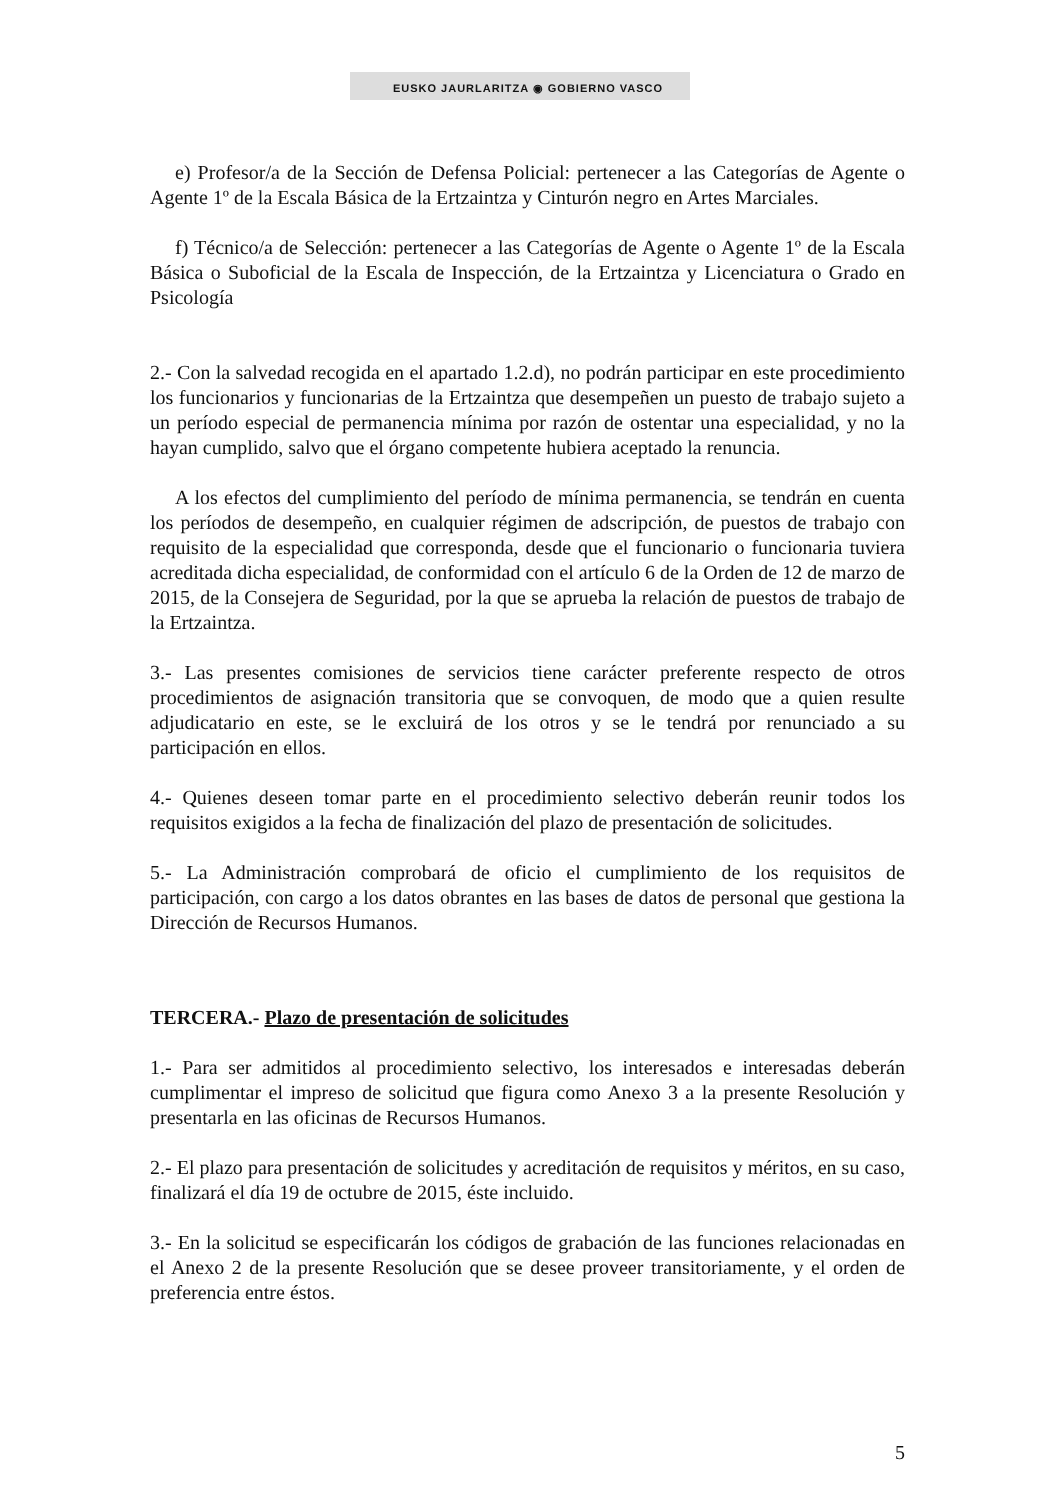EUSKO JAURLARITZA ◉ GOBIERNO VASCO
e) Profesor/a de la Sección de Defensa Policial: pertenecer a las Categorías de Agente o Agente 1º de la Escala Básica de la Ertzaintza y Cinturón negro en Artes Marciales.
f) Técnico/a de Selección: pertenecer a las Categorías de Agente o Agente 1º de la Escala Básica o Suboficial de la Escala de Inspección, de la Ertzaintza y Licenciatura o Grado en Psicología
2.- Con la salvedad recogida en el apartado 1.2.d), no podrán participar en este procedimiento los funcionarios y funcionarias de la Ertzaintza que desempeñen un puesto de trabajo sujeto a un período especial de permanencia mínima por razón de ostentar una especialidad, y no la hayan cumplido, salvo que el órgano competente hubiera aceptado la renuncia.
A los efectos del cumplimiento del período de mínima permanencia, se tendrán en cuenta los períodos de desempeño, en cualquier régimen de adscripción, de puestos de trabajo con requisito de la especialidad que corresponda, desde que el funcionario o funcionaria tuviera acreditada dicha especialidad, de conformidad con el artículo 6 de la Orden de 12 de marzo de 2015, de la Consejera de Seguridad, por la que se aprueba la relación de puestos de trabajo de la Ertzaintza.
3.- Las presentes comisiones de servicios tiene carácter preferente respecto de otros procedimientos de asignación transitoria que se convoquen, de modo que a quien resulte adjudicatario en este, se le excluirá de los otros y se le tendrá por renunciado a su participación en ellos.
4.- Quienes deseen tomar parte en el procedimiento selectivo deberán reunir todos los requisitos exigidos a la fecha de finalización del plazo de presentación de solicitudes.
5.- La Administración comprobará de oficio el cumplimiento de los requisitos de participación, con cargo a los datos obrantes en las bases de datos de personal que gestiona la Dirección de Recursos Humanos.
TERCERA.- Plazo de presentación de solicitudes
1.- Para ser admitidos al procedimiento selectivo, los interesados e interesadas deberán cumplimentar el impreso de solicitud que figura como Anexo 3 a la presente Resolución y presentarla en las oficinas de Recursos Humanos.
2.- El plazo para presentación de solicitudes y acreditación de requisitos y méritos, en su caso, finalizará el día 19 de octubre de 2015, éste incluido.
3.- En la solicitud se especificarán los códigos de grabación de las funciones relacionadas en el Anexo 2 de la presente Resolución que se desee proveer transitoriamente, y el orden de preferencia entre éstos.
5